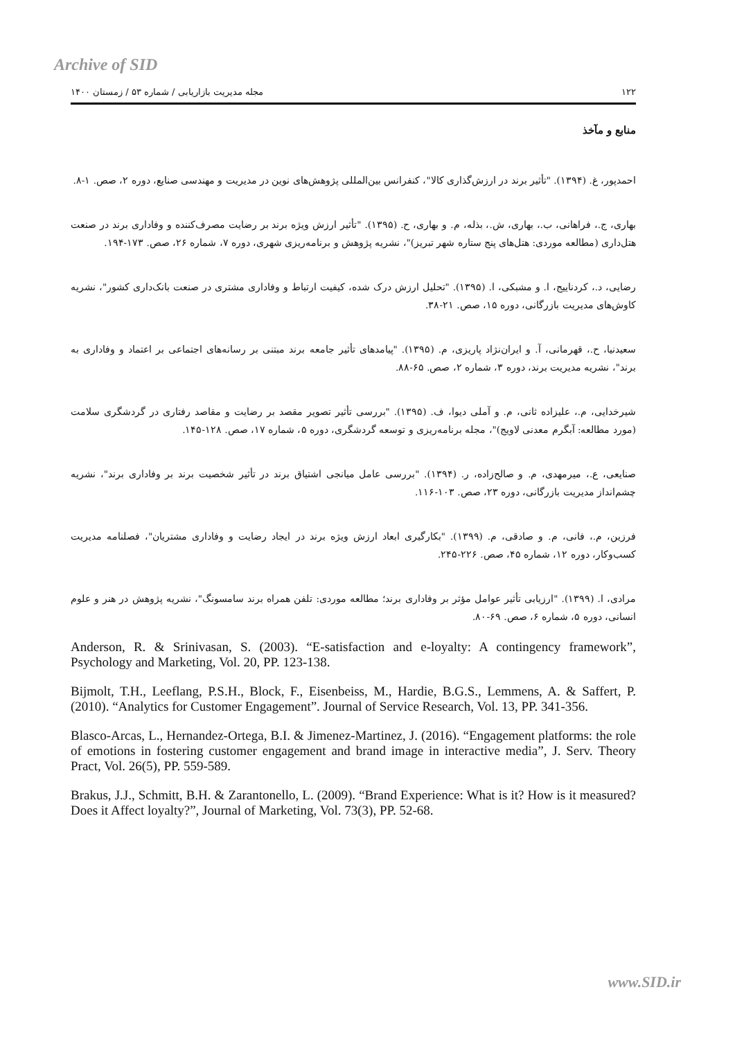Archive of SID
۱۲۲ مجله مدیریت بازاریابی / شماره ۵۳ / زمستان ۱۴۰۰
منابع و مآخذ
احمدپور، غ. (۱۳۹۴). "تأثیر برند در ارزش‌گذاری کالا"، کنفرانس بین‌المللی پژوهش‌های نوین در مدیریت و مهندسی صنایع، دوره ۲، صص. ۱-۸.
بهاری، ج.، فراهانی، ب.، بهاری، ش.، بذله، م. و بهاری، ح. (۱۳۹۵). "تأثیر ارزش ویژه برند بر رضایت مصرف‌کننده و وفاداری برند در صنعت هتل‌داری (مطالعه موردی: هتل‌های پنج ستاره شهر تبریز)"، نشریه پژوهش و برنامه‌ریزی شهری، دوره ۷، شماره ۲۶، صص. ۱۷۳-۱۹۴.
رضایی، د.، کردناییج، ا. و مشبکی، ا. (۱۳۹۵). "تحلیل ارزش درک شده، کیفیت ارتباط و وفاداری مشتری در صنعت بانک‌داری کشور"، نشریه کاوش‌های مدیریت بازرگانی، دوره ۱۵، صص. ۲۱-۳۸.
سعیدنیا، ح.، قهرمانی، آ. و ایران‌نژاد پاریزی، م. (۱۳۹۵). "پیامدهای تأثیر جامعه برند مبتنی بر رسانه‌های اجتماعی بر اعتماد و وفاداری به برند"، نشریه مدیریت برند، دوره ۳، شماره ۲، صص. ۶۵-۸۸.
شیرخدایی، م.، علیزاده ثانی، م. و آملی دیوا، ف. (۱۳۹۵). "بررسی تأثیر تصویر مقصد بر رضایت و مقاصد رفتاری در گردشگری سلامت (مورد مطالعه: آبگرم معدنی لاویج)"، مجله برنامه‌ریزی و توسعه گردشگری، دوره ۵، شماره ۱۷، صص. ۱۲۸-۱۴۵.
صنایعی، ع.، میرمهدی، م. و صالح‌زاده، ر. (۱۳۹۴). "بررسی عامل میانجی اشتیاق برند در تأثیر شخصیت برند بر وفاداری برند"، نشریه چشم‌انداز مدیریت بازرگانی، دوره ۲۳، صص. ۱۰۳-۱۱۶.
فرزین، م.، فانی، م. و صادقی، م. (۱۳۹۹). "بکارگیری ابعاد ارزش ویژه برند در ایجاد رضایت و وفاداری مشتریان"، فصلنامه مدیریت کسب‌وکار، دوره ۱۲، شماره ۴۵، صص. ۲۲۶-۲۴۵.
مرادی، ا. (۱۳۹۹). "ارزیابی تأثیر عوامل مؤثر بر وفاداری برند؛ مطالعه موردی: تلفن همراه برند سامسونگ"، نشریه پژوهش در هنر و علوم انسانی، دوره ۵، شماره ۶، صص. ۶۹-۸۰.
Anderson, R. & Srinivasan, S. (2003). “E-satisfaction and e-loyalty: A contingency framework”, Psychology and Marketing, Vol. 20, PP. 123-138.
Bijmolt, T.H., Leeflang, P.S.H., Block, F., Eisenbeiss, M., Hardie, B.G.S., Lemmens, A. & Saffert, P. (2010). “Analytics for Customer Engagement”. Journal of Service Research, Vol. 13, PP. 341-356.
Blasco-Arcas, L., Hernandez-Ortega, B.I. & Jimenez-Martinez, J. (2016). “Engagement platforms: the role of emotions in fostering customer engagement and brand image in interactive media”, J. Serv. Theory Pract, Vol. 26(5), PP. 559-589.
Brakus, J.J., Schmitt, B.H. & Zarantonello, L. (2009). “Brand Experience: What is it? How is it measured? Does it Affect loyalty?”, Journal of Marketing, Vol. 73(3), PP. 52-68.
www.SID.ir